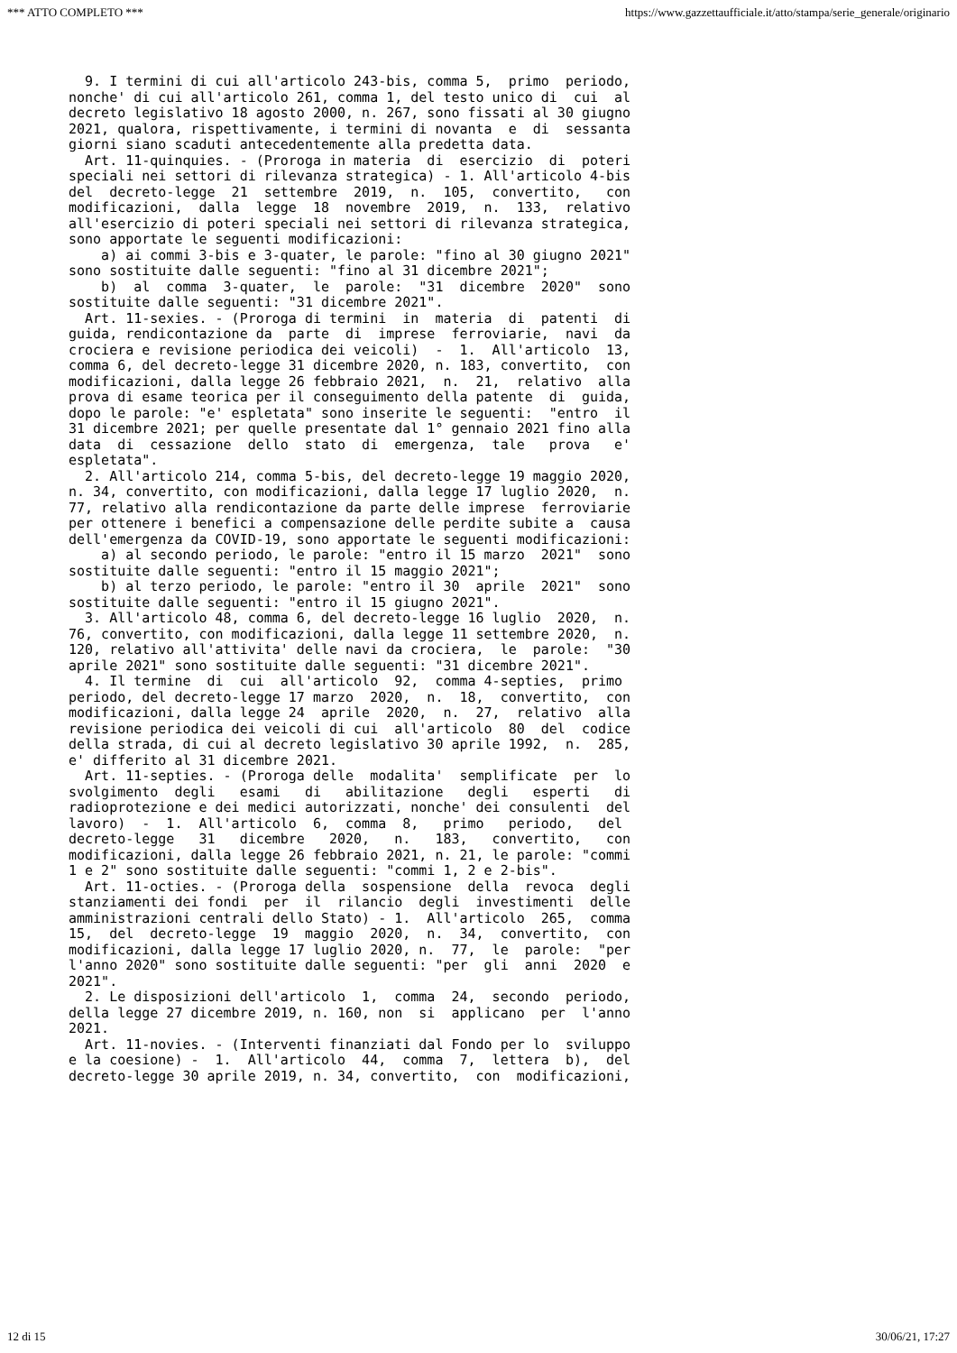*** ATTO COMPLETO *** https://www.gazzettaufficiale.it/atto/stampa/serie_generale/originario
  9. I termini di cui all'articolo 243-bis, comma 5,  primo  periodo,
nonche' di cui all'articolo 261, comma 1, del testo unico di  cui  al
decreto legislativo 18 agosto 2000, n. 267, sono fissati al 30 giugno
2021, qualora, rispettivamente, i termini di novanta  e  di  sessanta
giorni siano scaduti antecedentemente alla predetta data.
  Art. 11-quinquies. - (Proroga in materia  di  esercizio  di  poteri
speciali nei settori di rilevanza strategica) - 1. All'articolo 4-bis
del  decreto-legge  21  settembre  2019,  n.  105,  convertito,   con
modificazioni,  dalla  legge  18  novembre  2019,  n.  133,  relativo
all'esercizio di poteri speciali nei settori di rilevanza strategica,
sono apportate le seguenti modificazioni:
    a) ai commi 3-bis e 3-quater, le parole: "fino al 30 giugno 2021"
sono sostituite dalle seguenti: "fino al 31 dicembre 2021";
    b)  al  comma  3-quater,  le  parole:  "31  dicembre  2020"  sono
sostituite dalle seguenti: "31 dicembre 2021".
  Art. 11-sexies. - (Proroga di termini  in  materia  di  patenti  di
guida, rendicontazione da  parte  di  imprese  ferroviarie,  navi  da
crociera e revisione periodica dei veicoli)  -  1.  All'articolo  13,
comma 6, del decreto-legge 31 dicembre 2020, n. 183, convertito,  con
modificazioni, dalla legge 26 febbraio 2021,  n.  21,  relativo  alla
prova di esame teorica per il conseguimento della patente  di  guida,
dopo le parole: "e' espletata" sono inserite le seguenti:  "entro  il
31 dicembre 2021; per quelle presentate dal 1° gennaio 2021 fino alla
data  di  cessazione  dello  stato  di  emergenza,  tale   prova   e'
espletata".
  2. All'articolo 214, comma 5-bis, del decreto-legge 19 maggio 2020,
n. 34, convertito, con modificazioni, dalla legge 17 luglio 2020,  n.
77, relativo alla rendicontazione da parte delle imprese  ferroviarie
per ottenere i benefici a compensazione delle perdite subite a  causa
dell'emergenza da COVID-19, sono apportate le seguenti modificazioni:
    a) al secondo periodo, le parole: "entro il 15 marzo  2021"  sono
sostituite dalle seguenti: "entro il 15 maggio 2021";
    b) al terzo periodo, le parole: "entro il 30  aprile  2021"  sono
sostituite dalle seguenti: "entro il 15 giugno 2021".
  3. All'articolo 48, comma 6, del decreto-legge 16 luglio  2020,  n.
76, convertito, con modificazioni, dalla legge 11 settembre 2020,  n.
120, relativo all'attivita' delle navi da crociera,  le  parole:  "30
aprile 2021" sono sostituite dalle seguenti: "31 dicembre 2021".
  4. Il termine  di  cui  all'articolo  92,  comma 4-septies,  primo
periodo, del decreto-legge 17 marzo  2020,  n.  18,  convertito,  con
modificazioni, dalla legge 24  aprile  2020,  n.  27,  relativo  alla
revisione periodica dei veicoli di cui  all'articolo  80  del  codice
della strada, di cui al decreto legislativo 30 aprile 1992,  n.  285,
e' differito al 31 dicembre 2021.
  Art. 11-septies. - (Proroga delle  modalita'  semplificate  per  lo
svolgimento  degli   esami   di   abilitazione   degli   esperti   di
radioprotezione e dei medici autorizzati, nonche' dei consulenti  del
lavoro)  -  1.  All'articolo  6,  comma  8,   primo   periodo,   del
decreto-legge   31   dicembre   2020,   n.   183,   convertito,   con
modificazioni, dalla legge 26 febbraio 2021, n. 21, le parole: "commi
1 e 2" sono sostituite dalle seguenti: "commi 1, 2 e 2-bis".
  Art. 11-octies. - (Proroga della  sospensione  della  revoca  degli
stanziamenti dei fondi  per  il  rilancio  degli  investimenti  delle
amministrazioni centrali dello Stato) - 1.  All'articolo  265,  comma
15,  del  decreto-legge  19  maggio  2020,  n.  34,  convertito,  con
modificazioni, dalla legge 17 luglio 2020, n.  77,  le  parole:  "per
l'anno 2020" sono sostituite dalle seguenti: "per  gli  anni  2020  e
2021".
  2. Le disposizioni dell'articolo  1,  comma  24,  secondo  periodo,
della legge 27 dicembre 2019, n. 160, non  si  applicano  per  l'anno
2021.
  Art. 11-novies. - (Interventi finanziati dal Fondo per lo  sviluppo
e la coesione) -  1.  All'articolo  44,  comma  7,  lettera  b),  del
decreto-legge 30 aprile 2019, n. 34, convertito,  con  modificazioni,
12 di 15 30/06/21, 17:27